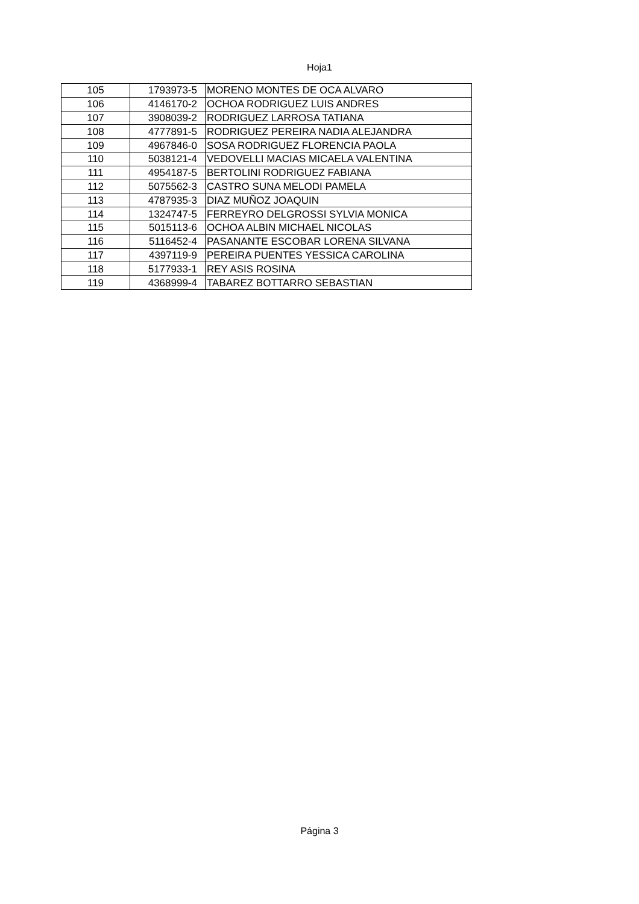Hoja1
| 105 | 1793973-5 | MORENO MONTES DE OCA ALVARO |
| 106 | 4146170-2 | OCHOA RODRIGUEZ LUIS ANDRES |
| 107 | 3908039-2 | RODRIGUEZ LARROSA TATIANA |
| 108 | 4777891-5 | RODRIGUEZ PEREIRA NADIA ALEJANDRA |
| 109 | 4967846-0 | SOSA RODRIGUEZ FLORENCIA PAOLA |
| 110 | 5038121-4 | VEDOVELLI MACIAS MICAELA VALENTINA |
| 111 | 4954187-5 | BERTOLINI RODRIGUEZ FABIANA |
| 112 | 5075562-3 | CASTRO SUNA MELODI PAMELA |
| 113 | 4787935-3 | DIAZ MUÑOZ JOAQUIN |
| 114 | 1324747-5 | FERREYRO DELGROSSI SYLVIA MONICA |
| 115 | 5015113-6 | OCHOA ALBIN MICHAEL NICOLAS |
| 116 | 5116452-4 | PASANANTE ESCOBAR LORENA SILVANA |
| 117 | 4397119-9 | PEREIRA PUENTES YESSICA CAROLINA |
| 118 | 5177933-1 | REY ASIS ROSINA |
| 119 | 4368999-4 | TABAREZ BOTTARRO SEBASTIAN |
Página 3